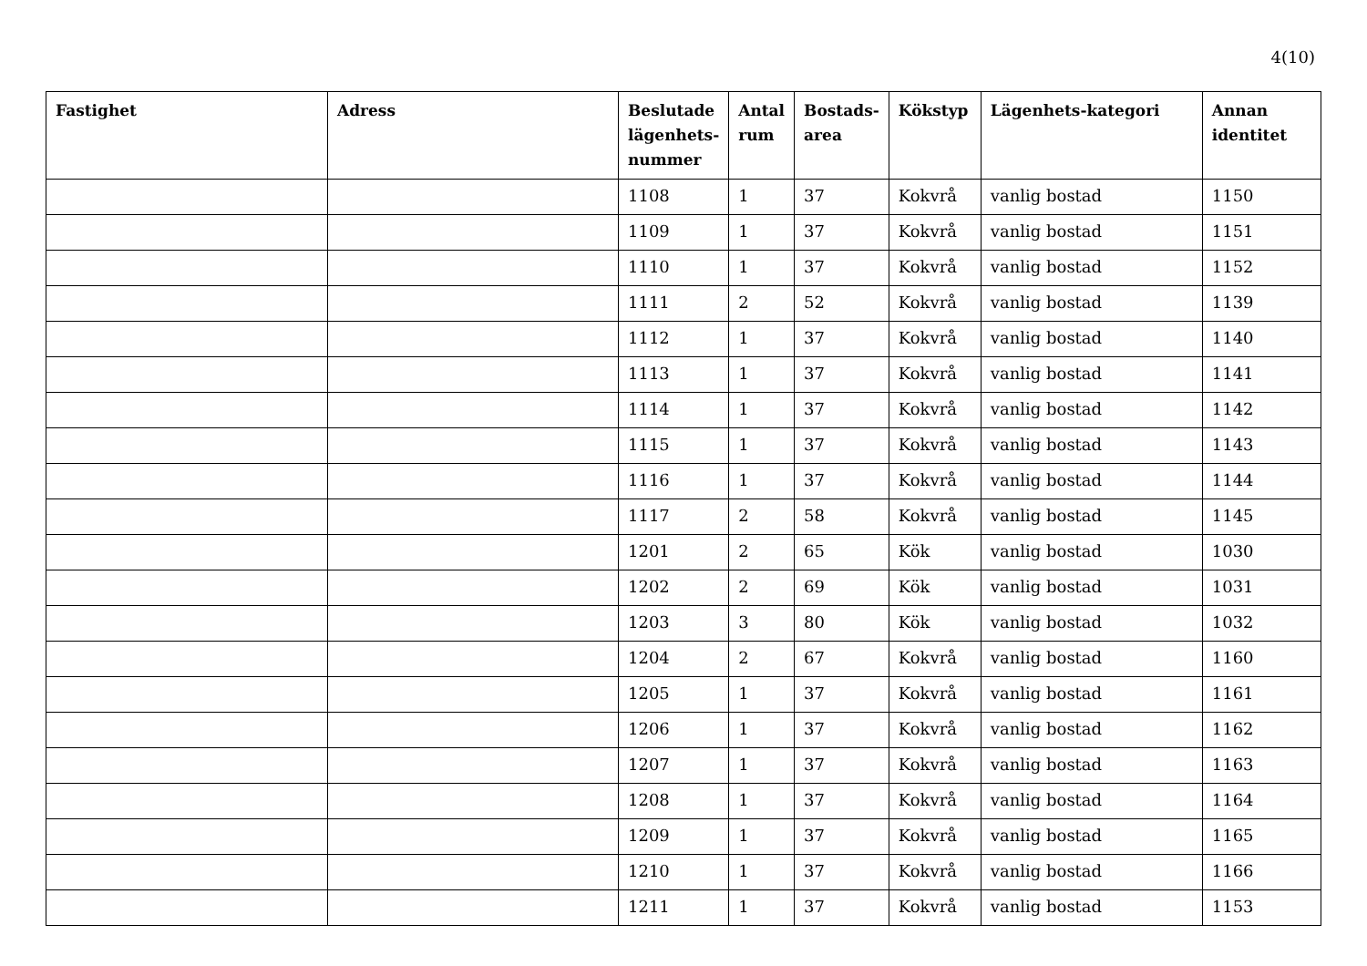4(10)
| Fastighet | Adress | Beslutade lägenhets-nummer | Antal rum | Bostads-area | Kökstyp | Lägenhets-kategori | Annan identitet |
| --- | --- | --- | --- | --- | --- | --- | --- |
| | | 1108 | 1 | 37 | Kokvrå | vanlig bostad | 1150 |
| | | 1109 | 1 | 37 | Kokvrå | vanlig bostad | 1151 |
| | | 1110 | 1 | 37 | Kokvrå | vanlig bostad | 1152 |
| | | 1111 | 2 | 52 | Kokvrå | vanlig bostad | 1139 |
| | | 1112 | 1 | 37 | Kokvrå | vanlig bostad | 1140 |
| | | 1113 | 1 | 37 | Kokvrå | vanlig bostad | 1141 |
| | | 1114 | 1 | 37 | Kokvrå | vanlig bostad | 1142 |
| | | 1115 | 1 | 37 | Kokvrå | vanlig bostad | 1143 |
| | | 1116 | 1 | 37 | Kokvrå | vanlig bostad | 1144 |
| | | 1117 | 2 | 58 | Kokvrå | vanlig bostad | 1145 |
| | | 1201 | 2 | 65 | Kök | vanlig bostad | 1030 |
| | | 1202 | 2 | 69 | Kök | vanlig bostad | 1031 |
| | | 1203 | 3 | 80 | Kök | vanlig bostad | 1032 |
| | | 1204 | 2 | 67 | Kokvrå | vanlig bostad | 1160 |
| | | 1205 | 1 | 37 | Kokvrå | vanlig bostad | 1161 |
| | | 1206 | 1 | 37 | Kokvrå | vanlig bostad | 1162 |
| | | 1207 | 1 | 37 | Kokvrå | vanlig bostad | 1163 |
| | | 1208 | 1 | 37 | Kokvrå | vanlig bostad | 1164 |
| | | 1209 | 1 | 37 | Kokvrå | vanlig bostad | 1165 |
| | | 1210 | 1 | 37 | Kokvrå | vanlig bostad | 1166 |
| | | 1211 | 1 | 37 | Kokvrå | vanlig bostad | 1153 |